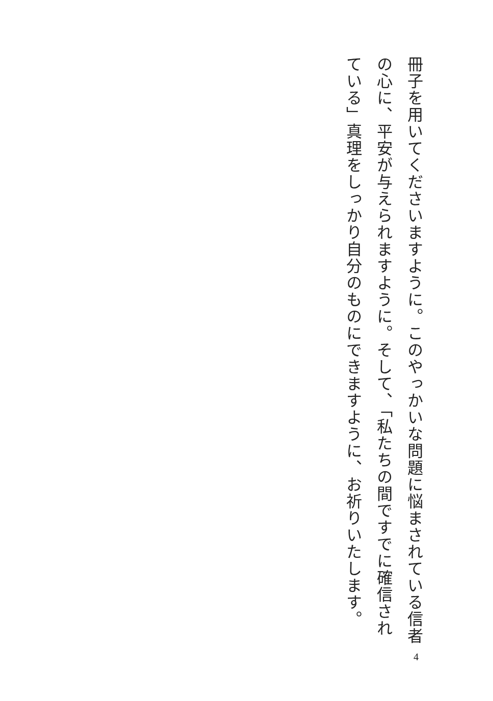冊子を用いてくださいますように。このやっかいな問題に悩まされている信者の心に、平安が与えられますように。そして、「私たちの間ですでに確信されている」真理をしっかり自分のものにできますように、お祈りいたします。
4